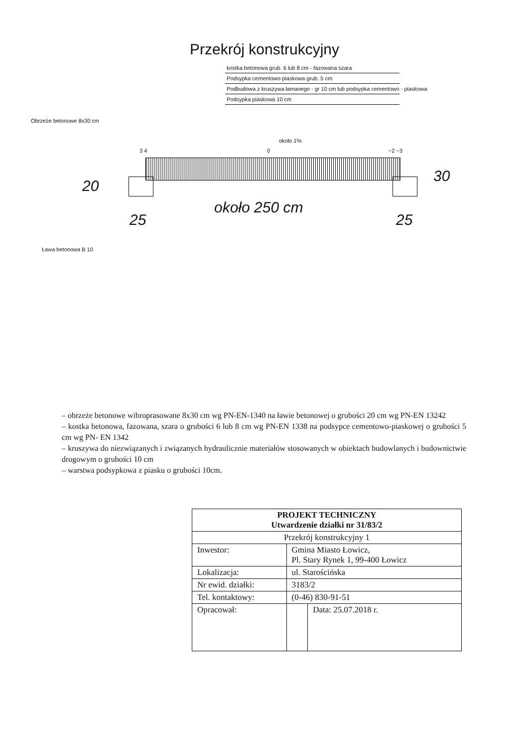Przekrój konstrukcyjny
kostka betonowa grub. 6 lub 8 cm - fazowana szara
Podsypka cementowo-piaskowa grub. 5 cm
Podbudowa z kruszywa łamanego - gr 10 cm lub podsypka cementowo - piaskowa
Podsypka piaskowa 10 cm
Obrzeże betonowe 8x30 cm
około 1%
3 4 0 −2 −3
20
30
około 250 cm
25 25
Ława betonowa B 10
– obrzeże betonowe wibroprasowane 8x30 cm wg PN-EN-1340 na ławie betonowej o grubości 20 cm wg PN-EN 13242
– kostka betonowa, fazowana, szara o grubości 6 lub 8 cm wg PN-EN 1338 na podsypce cementowo-piaskowej o grubości 5 cm wg PN- EN 1342
– kruszywa do niezwiązanych i związanych hydraulicznie materiałów stosowanych w obiektach budowlanych i budownictwie drogowym o grubości 10 cm
– warstwa podsypkowa z piasku o grubości 10cm.
| PROJEKT TECHNICZNY Utwardzenie działki nr 31/83/2 | | |
| --- | --- | --- |
| Przekrój konstrukcyjny 1 | | |
| Inwestor: | Gmina Miasto Łowicz, Pl. Stary Rynek 1, 99-400 Łowicz | |
| Lokalizacja: | ul. Starościńska | |
| Nr ewid. działki: | 3183/2 | |
| Tel. kontaktowy: | (0-46) 830-91-51 | |
| Opracował: | | Data: 25.07.2018 r. |